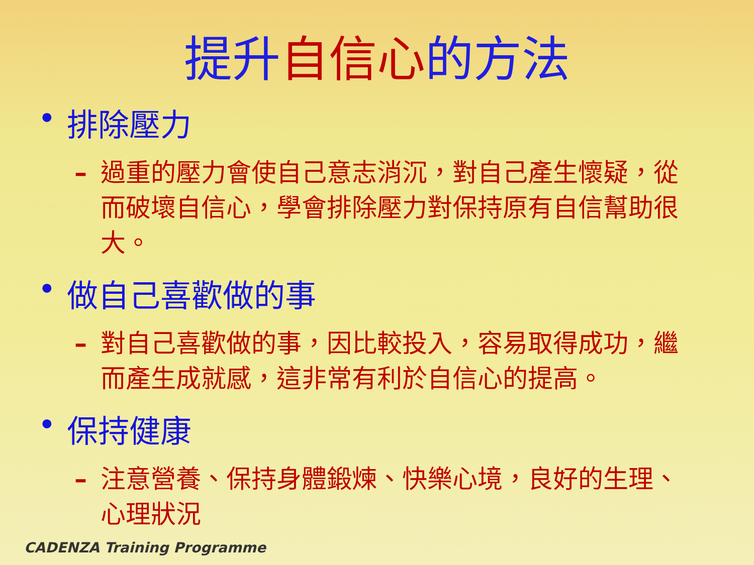提升自信心的方法
• 排除壓力
– 過重的壓力會使自己意志消沉，對自己產生懷疑，從而破壞自信心，學會排除壓力對保持原有自信幫助很大。
• 做自己喜歡做的事
– 對自己喜歡做的事，因比較投入，容易取得成功，繼而產生成就感，這非常有利於自信心的提高。
• 保持健康
– 注意營養、保持身體鍛煉、快樂心境，良好的生理、心理狀況
CADENZA Training Programme